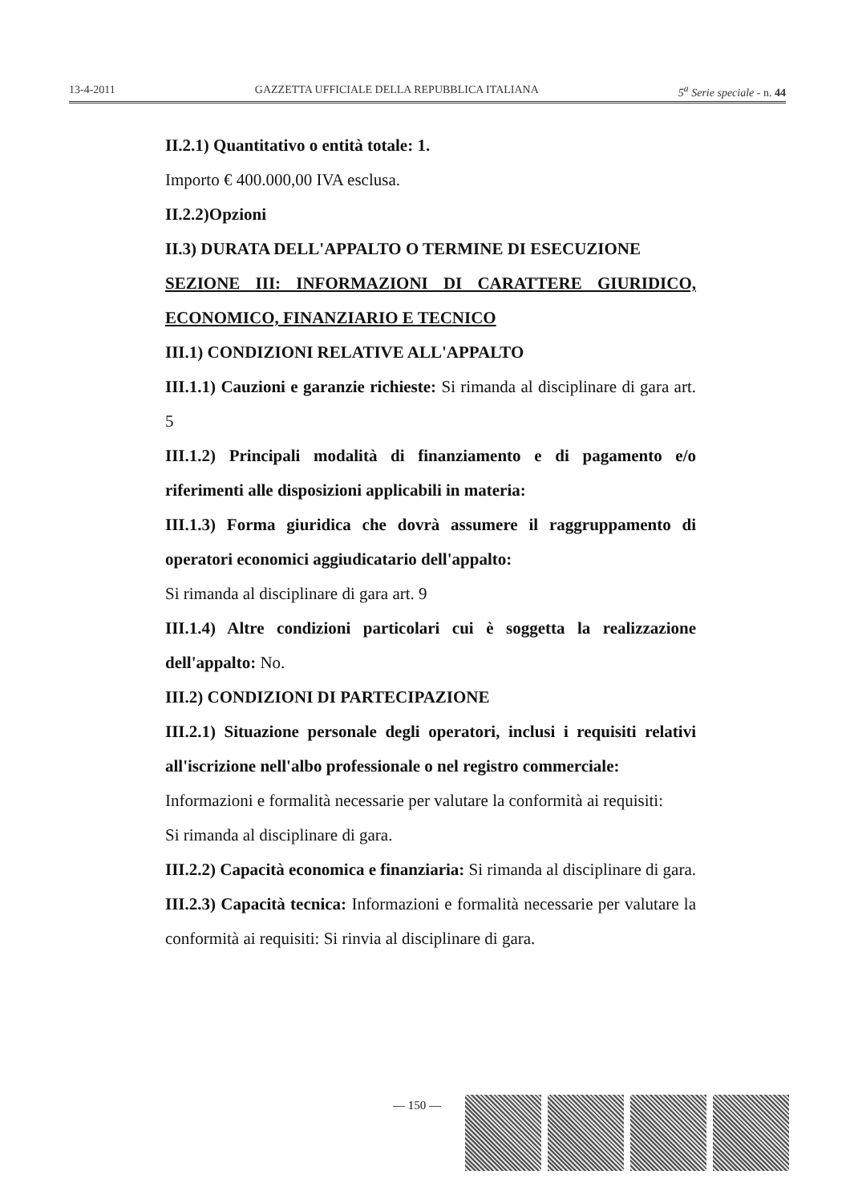13-4-2011 GAZZETTA UFFICIALE DELLA REPUBBLICA ITALIANA 5<sup>a</sup> Serie speciale - n. 44
II.2.1) Quantitativo o entità totale: 1.
Importo € 400.000,00 IVA esclusa.
II.2.2)Opzioni
II.3) DURATA DELL'APPALTO O TERMINE DI ESECUZIONE
SEZIONE III: INFORMAZIONI DI CARATTERE GIURIDICO, ECONOMICO, FINANZIARIO E TECNICO
III.1) CONDIZIONI RELATIVE ALL'APPALTO
III.1.1) Cauzioni e garanzie richieste: Si rimanda al disciplinare di gara art. 5
III.1.2) Principali modalità di finanziamento e di pagamento e/o riferimenti alle disposizioni applicabili in materia:
III.1.3) Forma giuridica che dovrà assumere il raggruppamento di operatori economici aggiudicatario dell'appalto:
Si rimanda al disciplinare di gara art. 9
III.1.4) Altre condizioni particolari cui è soggetta la realizzazione dell'appalto: No.
III.2) CONDIZIONI DI PARTECIPAZIONE
III.2.1) Situazione personale degli operatori, inclusi i requisiti relativi all'iscrizione nell'albo professionale o nel registro commerciale:
Informazioni e formalità necessarie per valutare la conformità ai requisiti:
Si rimanda al disciplinare di gara.
III.2.2) Capacità economica e finanziaria: Si rimanda al disciplinare di gara.
III.2.3) Capacità tecnica: Informazioni e formalità necessarie per valutare la conformità ai requisiti: Si rinvia al disciplinare di gara.
— 150 —